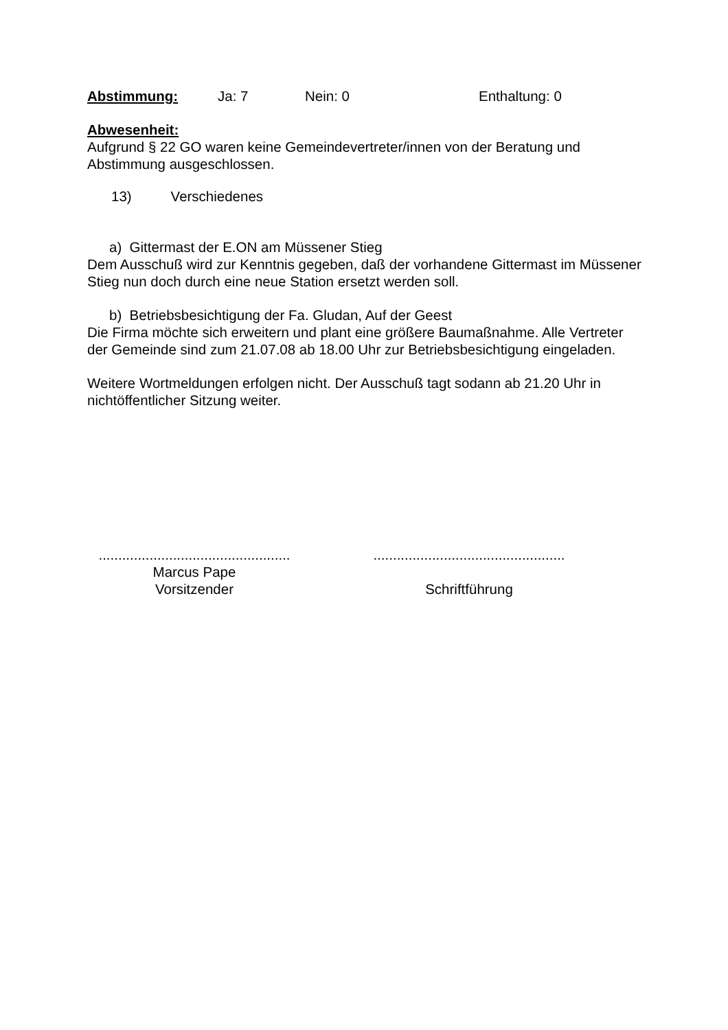Abstimmung: Ja: 7 Nein: 0 Enthaltung: 0
Abwesenheit:
Aufgrund § 22 GO waren keine Gemeindevertreter/innen von der Beratung und Abstimmung ausgeschlossen.
13) Verschiedenes
a) Gittermast der E.ON am Müssener Stieg
Dem Ausschuß wird zur Kenntnis gegeben, daß der vorhandene Gittermast im Müssener Stieg nun doch durch eine neue Station ersetzt werden soll.
b) Betriebsbesichtigung der Fa. Gludan, Auf der Geest
Die Firma möchte sich erweitern und plant eine größere Baumaßnahme. Alle Vertreter der Gemeinde sind zum 21.07.08 ab 18.00 Uhr zur Betriebsbesichtigung eingeladen.
Weitere Wortmeldungen erfolgen nicht. Der Ausschuß tagt sodann ab 21.20 Uhr in nichtöffentlicher Sitzung weiter.
.................................................
Marcus Pape
Vorsitzender
.................................................
Schriftführung